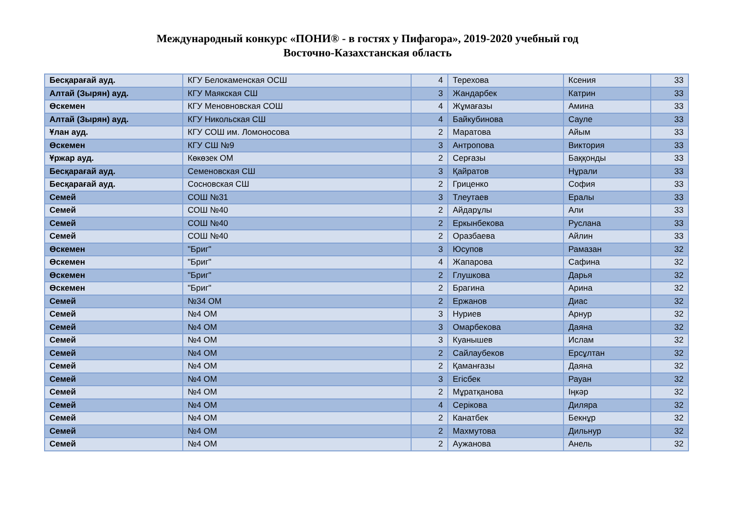Международный конкурс «ПОНИ® - в гостях у Пифагора», 2019-2020 учебный год
Восточно-Казахстанская область
| Бесқарағай ауд. | КГУ Белокаменская ОСШ | 4 | Терехова | Ксения | 33 |
| Алтай (Зырян) ауд. | КГУ Маякская СШ | 3 | Жандарбек | Катрин | 33 |
| Өскемен | КГУ Меновновская СОШ | 4 | Жұмағазы | Амина | 33 |
| Алтай (Зырян) ауд. | КГУ Никольская СШ | 4 | Байкубинова | Сауле | 33 |
| Ұлан ауд. | КГУ СОШ им. Ломоносова | 2 | Маратова | Айым | 33 |
| Өскемен | КГУ СШ №9 | 3 | Антропова | Виктория | 33 |
| Ұржар ауд. | Көкөзек ОМ | 2 | Серғазы | Баққонды | 33 |
| Бесқарағай ауд. | Семеновская СШ | 3 | Қайратов | Нұрали | 33 |
| Бесқарағай ауд. | Сосновская СШ | 2 | Гриценко | София | 33 |
| Семей | СОШ №31 | 3 | Тлеутаев | Ералы | 33 |
| Семей | СОШ №40 | 2 | Айдарұлы | Али | 33 |
| Семей | СОШ №40 | 2 | Еркынбекова | Руслана | 33 |
| Семей | СОШ №40 | 2 | Оразбаева | Айлин | 33 |
| Өскемен | "Бриг" | 3 | Юсупов | Рамазан | 32 |
| Өскемен | "Бриг" | 4 | Жапарова | Сафина | 32 |
| Өскемен | "Бриг" | 2 | Глушкова | Дарья | 32 |
| Өскемен | "Бриг" | 2 | Брагина | Арина | 32 |
| Семей | №34 ОМ | 2 | Ержанов | Диас | 32 |
| Семей | №4 ОМ | 3 | Нуриев | Арнур | 32 |
| Семей | №4 ОМ | 3 | Омарбекова | Даяна | 32 |
| Семей | №4 ОМ | 3 | Куанышев | Ислам | 32 |
| Семей | №4 ОМ | 2 | Сайлаубеков | Ерсұлтан | 32 |
| Семей | №4 ОМ | 2 | Қаманғазы | Даяна | 32 |
| Семей | №4 ОМ | 3 | Егісбек | Рауан | 32 |
| Семей | №4 ОМ | 2 | Мұратқанова | Іңкәр | 32 |
| Семей | №4 ОМ | 4 | Серікова | Диляра | 32 |
| Семей | №4 ОМ | 2 | Канатбек | Бекнұр | 32 |
| Семей | №4 ОМ | 2 | Махмутова | Дильнур | 32 |
| Семей | №4 ОМ | 2 | Аужанова | Анель | 32 |